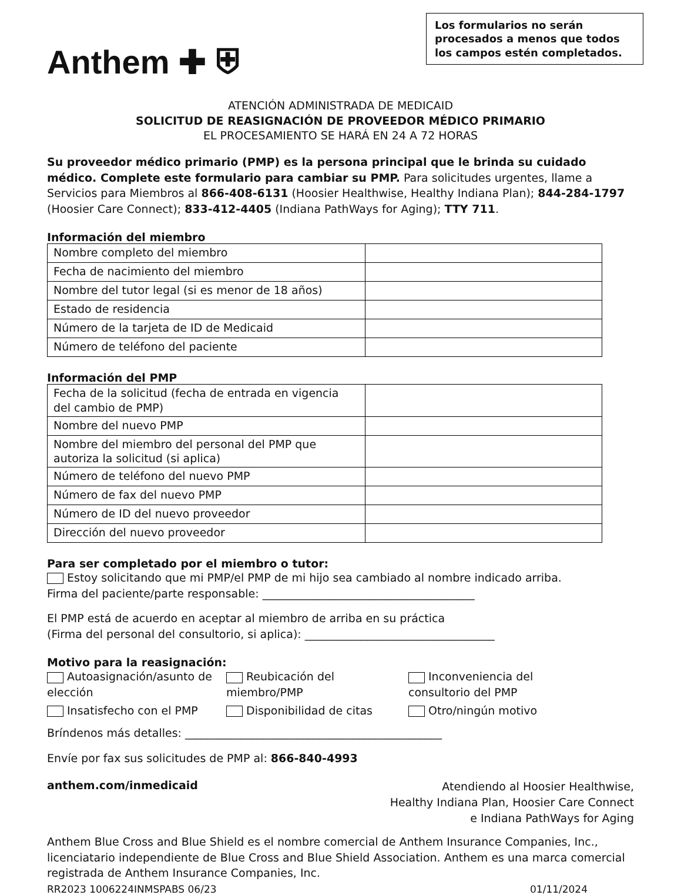Anthem ✚ ⛨
Los formularios no serán procesados a menos que todos los campos estén completados.
ATENCIÓN ADMINISTRADA DE MEDICAID
SOLICITUD DE REASIGNACIÓN DE PROVEEDOR MÉDICO PRIMARIO
EL PROCESAMIENTO SE HARÁ EN 24 A 72 HORAS
Su proveedor médico primario (PMP) es la persona principal que le brinda su cuidado médico. Complete este formulario para cambiar su PMP. Para solicitudes urgentes, llame a Servicios para Miembros al 866-408-6131 (Hoosier Healthwise, Healthy Indiana Plan); 844-284-1797 (Hoosier Care Connect); 833-412-4405 (Indiana PathWays for Aging); TTY 711.
Información del miembro
| Nombre completo del miembro | |
| Fecha de nacimiento del miembro | |
| Nombre del tutor legal (si es menor de 18 años) | |
| Estado de residencia | |
| Número de la tarjeta de ID de Medicaid | |
| Número de teléfono del paciente | |
Información del PMP
| Fecha de la solicitud (fecha de entrada en vigencia del cambio de PMP) | |
| Nombre del nuevo PMP | |
| Nombre del miembro del personal del PMP que autoriza la solicitud (si aplica) | |
| Número de teléfono del nuevo PMP | |
| Número de fax del nuevo PMP | |
| Número de ID del nuevo proveedor | |
| Dirección del nuevo proveedor | |
Para ser completado por el miembro o tutor:
Estoy solicitando que mi PMP/el PMP de mi hijo sea cambiado al nombre indicado arriba.
Firma del paciente/parte responsable: ______________________________________
El PMP está de acuerdo en aceptar al miembro de arriba en su práctica
(Firma del personal del consultorio, si aplica): __________________________________
Motivo para la reasignación:
Autoasignación/asunto de elección
Reubicación del miembro/PMP
Inconveniencia del consultorio del PMP
Insatisfecho con el PMP
Disponibilidad de citas
Otro/ningún motivo
Bríndenos más detalles: ______________________________________________
Envíe por fax sus solicitudes de PMP al: 866-840-4993
anthem.com/inmedicaid
Atendiendo al Hoosier Healthwise,
Healthy Indiana Plan, Hoosier Care Connect
e Indiana PathWays for Aging
Anthem Blue Cross and Blue Shield es el nombre comercial de Anthem Insurance Companies, Inc., licenciatario independiente de Blue Cross and Blue Shield Association. Anthem es una marca comercial registrada de Anthem Insurance Companies, Inc.
RR2023 1006224INMSPABS 06/23 01/11/2024